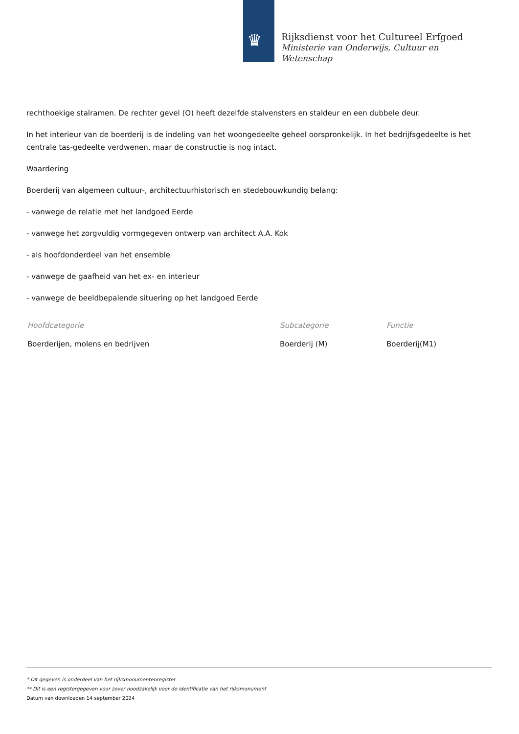♛
Rijksdienst voor het Cultureel Erfgoed
Ministerie van Onderwijs, Cultuur en
Wetenschap
rechthoekige stalramen. De rechter gevel (O) heeft dezelfde stalvensters en staldeur en een dubbele deur.
In het interieur van de boerderij is de indeling van het woongedeelte geheel oorspronkelijk. In het bedrijfsgedeelte is het centrale tas-gedeelte verdwenen, maar de constructie is nog intact.
Waardering
Boerderij van algemeen cultuur-, architectuurhistorisch en stedebouwkundig belang:
- vanwege de relatie met het landgoed Eerde
- vanwege het zorgvuldig vormgegeven ontwerp van architect A.A. Kok
- als hoofdonderdeel van het ensemble
- vanwege de gaafheid van het ex- en interieur
- vanwege de beeldbepalende situering op het landgoed Eerde
| Hoofdcategorie | Subcategorie | Functie |
| --- | --- | --- |
| Boerderijen, molens en bedrijven | Boerderij (M) | Boerderij(M1) |
* Dit gegeven is onderdeel van het rijksmonumentenregister
** Dit is een registergegeven voor zover noodzakelijk voor de identificatie van het rijksmonument
Datum van downloaden 14 september 2024